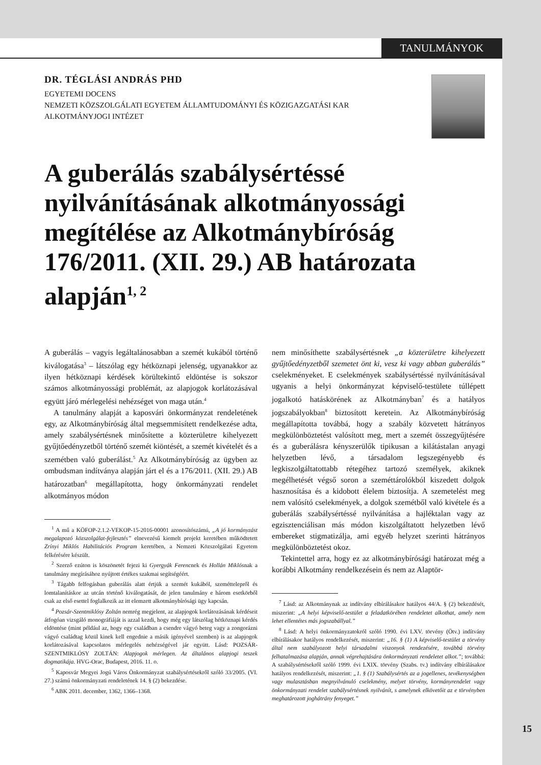TANULMÁNYOK
DR. TÉGLÁSI ANDRÁS PHD
EGYETEMI DOCENS
NEMZETI KÖZSZOLGÁLATI EGYETEM ÁLLAMTUDOMÁNYI ÉS KÖZIGAZGATÁSI KAR
ALKOTMÁNYJOGI INTÉZET
A guberálás szabálysértéssé nyilvánításának alkotmányossági megítélése az Alkotmánybíróság 176/2011. (XII. 29.) AB határozata alapján<sup>1, 2</sup>
A guberálás – vagyis legáltalánosabban a szemét kukából történő kiválogatása<sup>3</sup> – látszólag egy hétköznapi jelenség, ugyanakkor az ilyen hétköznapi kérdések körültekintő eldöntése is sokszor számos alkotmányossági problémát, az alapjogok korlátozásával együtt járó mérlegelési nehézséget von maga után.<sup>4</sup>
A tanulmány alapját a kaposvári önkormányzat rendeletének egy, az Alkotmánybíróság által megsemmisített rendelkezése adta, amely szabálysértésnek minősítette a közterületre kihelyezett gyűjtőedényzetből történő szemét kiöntését, a szemét kivételét és a szemétben való guberálást.<sup>5</sup> Az Alkotmánybíróság az ügyben az ombudsman indítványa alapján járt el és a 176/2011. (XII. 29.) AB határozatban<sup>6</sup> megállapította, hogy önkormányzati rendelet alkotmányos módon
<sup>1</sup> A mű a KÖFOP-2.1.2-VEKOP-15-2016-00001 azonosítószámú, „A jó kormányzást megalapozó közszolgálat-fejlesztés” elnevezésű kiemelt projekt keretében működtetett Zrínyi Miklós Habilitációs Program keretében, a Nemzeti Közszolgálati Egyetem felkérésére készült.
<sup>2</sup> Szerző ezúton is köszönetét fejezi ki Gyergyák Ferencnek és Hollán Miklósnak a tanulmány megírásához nyújtott értékes szakmai segítségéért.
<sup>3</sup> Tágabb felfogásban guberálás alatt értjük a szemét kukából, szeméttelepről és lomtalanításkor az utcán történő kiválogatását, de jelen tanulmány e három esetkörből csak az első esettel foglalkozik az itt elemzett alkotmánybírósági ügy kapcsán.
<sup>4</sup> Pozsár-Szentmiklósy Zoltán nemrég megjelent, az alapjogok korlátozásának kérdéseit átfogóan vizsgáló monográfiáját is azzal kezdi, hogy még egy látszólag hétköznapi kérdés eldöntése (mint például az, hogy egy családban a csendre vágyó beteg vagy a zongorázni vágyó családtag közül kinek kell engednie a másik igényével szemben) is az alapjogok korlátozásával kapcsolatos mérlegelés nehézségével jár együtt. Lásd: POZSÁR-SZENTMIKLÓSY ZOLTÁN: Alapjogok mérlegen. Az általános alapjogi teszek dogmatikája. HVG-Orac, Budapest, 2016. 11. o.
<sup>5</sup> Kaposvár Megyei Jogú Város Önkormányzat szabálysértésekről szóló 33/2005. (VI. 27.) számú önkormányzati rendeletének 14. § (2) bekezdése.
<sup>6</sup> ABK 2011. december, 1362, 1366–1368.
nem minősíthette szabálysértésnek „a közterületre kihelyezett gyűjtőedényzetből szemetet önt ki, vesz ki vagy abban guberálás” cselekményeket. E cselekmények szabálysértéssé nyilvánításával ugyanis a helyi önkormányzat képviselő-testülete túllépett jogalkotó hatáskörének az Alkotmányban<sup>7</sup> és a hatályos jogszabályokban<sup>8</sup> biztosított keretein. Az Alkotmánybíróság megállapította továbbá, hogy a szabály közvetett hátrányos megkülönböztetést valósított meg, mert a szemét összegyűjtésére és a guberálásra kényszerülők tipikusan a kilátástalan anyagi helyzetben lévő, a társadalom legszegényebb és legkiszolgáltatottabb rétegéhez tartozó személyek, akiknek megélhetését végső soron a szeméttárolókból kiszedett dolgok hasznosítása és a kidobott élelem biztosítja. A szemetelést meg nem valósító cselekmények, a dolgok szemétből való kivétele és a guberálás szabálysértéssé nyilvánítása a hajléktalan vagy az egzisztenciálisan más módon kiszolgáltatott helyzetben lévő embereket stigmatizálja, ami egyéb helyzet szerinti hátrányos megkülönböztetést okoz.
Tekintettel arra, hogy ez az alkotmánybírósági határozat még a korábbi Alkotmány rendelkezésein és nem az Alaptör-
<sup>7</sup> Lásd: az Alkotmánynak az indítvány elbírálásakor hatályos 44/A. § (2) bekezdését, miszerint: „A helyi képviselő-testület a feladatkörében rendeletet alkothat, amely nem lehet ellentétes más jogszabállyal.”
<sup>8</sup> Lásd: A helyi önkormányzatokról szóló 1990. évi LXV. törvény (Ötv.) indítvány elbírálásakor hatályos rendelkezését, miszerint: „16. § (1) A képviselő-testület a törvény által nem szabályozott helyi társadalmi viszonyok rendezésére, továbbá törvény felhatalmazása alapján, annak végrehajtására önkormányzati rendeletet alkot.”; továbbá: A szabálysértésekről szóló 1999. évi LXIX. törvény (Szabs. tv.) indítvány elbírálásakor hatályos rendelkezését, miszerint: „1. § (1) Szabálysértés az a jogellenes, tevékenységben vagy mulasztásban megnyilvánuló cselekmény, melyet törvény, kormányrendelet vagy önkormányzati rendelet szabálysértésnek nyilvánít, s amelynek elkövetőit az e törvényben meghatározott joghátrány fenyeget.”
15